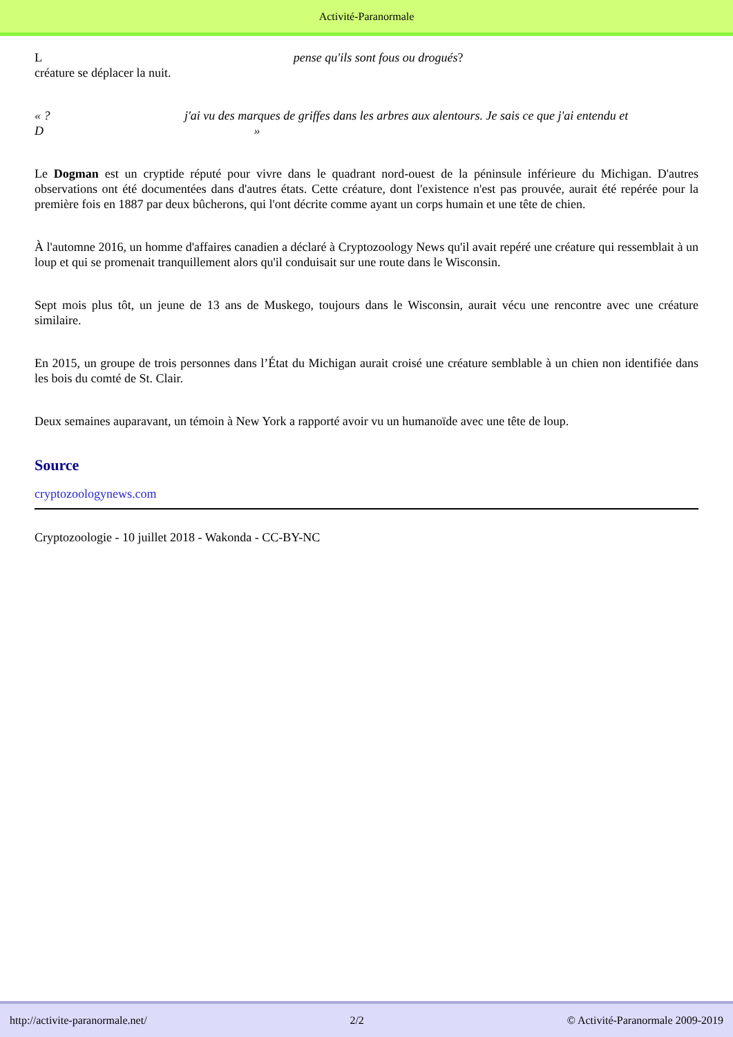Activité-Paranormale
L pense qu'ils sont fous ou drogués?
créature se déplacer la nuit.
« ? j'ai vu des marques de griffes dans les arbres aux alentours. Je sais ce que j'ai entendu et
D »
Le Dogman est un cryptide réputé pour vivre dans le quadrant nord-ouest de la péninsule inférieure du Michigan. D'autres observations ont été documentées dans d'autres états. Cette créature, dont l'existence n'est pas prouvée, aurait été repérée pour la première fois en 1887 par deux bûcherons, qui l'ont décrite comme ayant un corps humain et une tête de chien.
À l'automne 2016, un homme d'affaires canadien a déclaré à Cryptozoology News qu'il avait repéré une créature qui ressemblait à un loup et qui se promenait tranquillement alors qu'il conduisait sur une route dans le Wisconsin.
Sept mois plus tôt, un jeune de 13 ans de Muskego, toujours dans le Wisconsin, aurait vécu une rencontre avec une créature similaire.
En 2015, un groupe de trois personnes dans l’État du Michigan aurait croisé une créature semblable à un chien non identifiée dans les bois du comté de St. Clair.
Deux semaines auparavant, un témoin à New York a rapporté avoir vu un humanoïde avec une tête de loup.
Source
cryptozoologynews.com
Cryptozoologie - 10 juillet 2018 - Wakonda - CC-BY-NC
http://activite-paranormale.net/ 2/2 © Activité-Paranormale 2009-2019